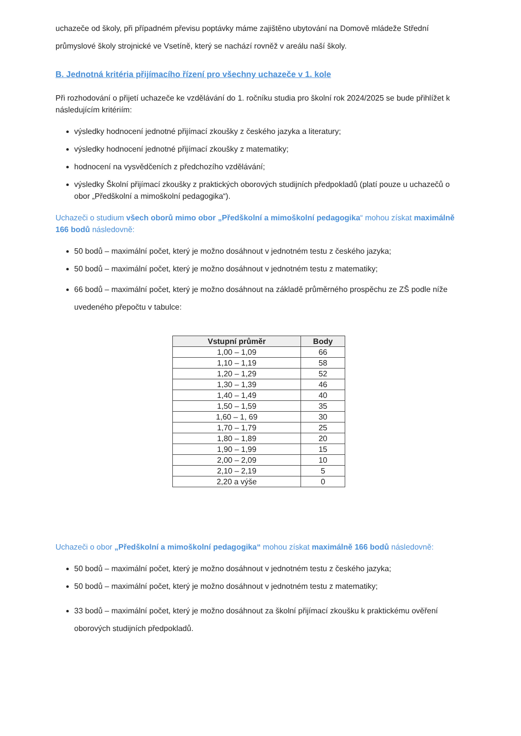uchazeče od školy, při případném převisu poptávky máme zajištěno ubytování na Domově mládeže Střední průmyslové školy strojnické ve Vsetíně, který se nachází rovněž v areálu naší školy.
B. Jednotná kritéria přijímacího řízení pro všechny uchazeče v 1. kole
Při rozhodování o přijetí uchazeče ke vzdělávání do 1. ročníku studia pro školní rok 2024/2025 se bude přihlížet k následujícím kritériím:
výsledky hodnocení jednotné přijímací zkoušky z českého jazyka a literatury;
výsledky hodnocení jednotné přijímací zkoušky z matematiky;
hodnocení na vysvědčeních z předchozího vzdělávání;
výsledky Školní přijímací zkoušky z praktických oborových studijních předpokladů (platí pouze u uchazečů o obor „Předškolní a mimoškolní pedagogika“).
Uchazeči o studium všech oborů mimo obor „Předškolní a mimoškolní pedagogika“ mohou získat maximálně 166 bodů následovně:
50 bodů – maximální počet, který je možno dosáhnout v jednotném testu z českého jazyka;
50 bodů – maximální počet, který je možno dosáhnout v jednotném testu z matematiky;
66 bodů – maximální počet, který je možno dosáhnout na základě průměrného prospěchu ze ZŠ podle níže uvedeného přepočtu v tabulce:
| Vstupní průměr | Body |
| --- | --- |
| 1,00 – 1,09 | 66 |
| 1,10 – 1,19 | 58 |
| 1,20 – 1,29 | 52 |
| 1,30 – 1,39 | 46 |
| 1,40 – 1,49 | 40 |
| 1,50 – 1,59 | 35 |
| 1,60 – 1, 69 | 30 |
| 1,70 – 1,79 | 25 |
| 1,80 – 1,89 | 20 |
| 1,90 – 1,99 | 15 |
| 2,00 – 2,09 | 10 |
| 2,10 – 2,19 | 5 |
| 2,20 a výše | 0 |
Uchazeči o obor „Předškolní a mimoškolní pedagogika“ mohou získat maximálně 166 bodů následovně:
50 bodů – maximální počet, který je možno dosáhnout v jednotném testu z českého jazyka;
50 bodů – maximální počet, který je možno dosáhnout v jednotném testu z matematiky;
33 bodů – maximální počet, který je možno dosáhnout za školní přijímací zkoušku k praktickému ověření oborových studijních předpokladů.